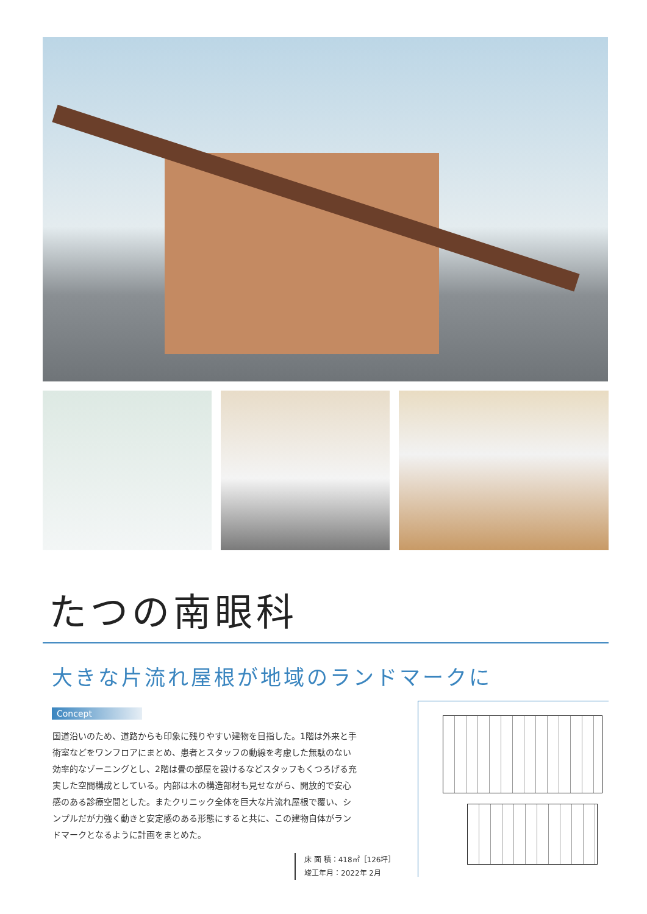たつの南眼科
大きな片流れ屋根が地域のランドマークに
Concept
国道沿いのため、道路からも印象に残りやすい建物を目指した。1階は外来と手術室などをワンフロアにまとめ、患者とスタッフの動線を考慮した無駄のない効率的なゾーニングとし、2階は畳の部屋を設けるなどスタッフもくつろげる充実した空間構成としている。内部は木の構造部材も見せながら、開放的で安心感のある診療空間とした。またクリニック全体を巨大な片流れ屋根で覆い、シンプルだが力強く動きと安定感のある形態にすると共に、この建物自体がランドマークとなるように計画をまとめた。
床 面 積：418㎡［126坪］
竣工年月：2022年 2月